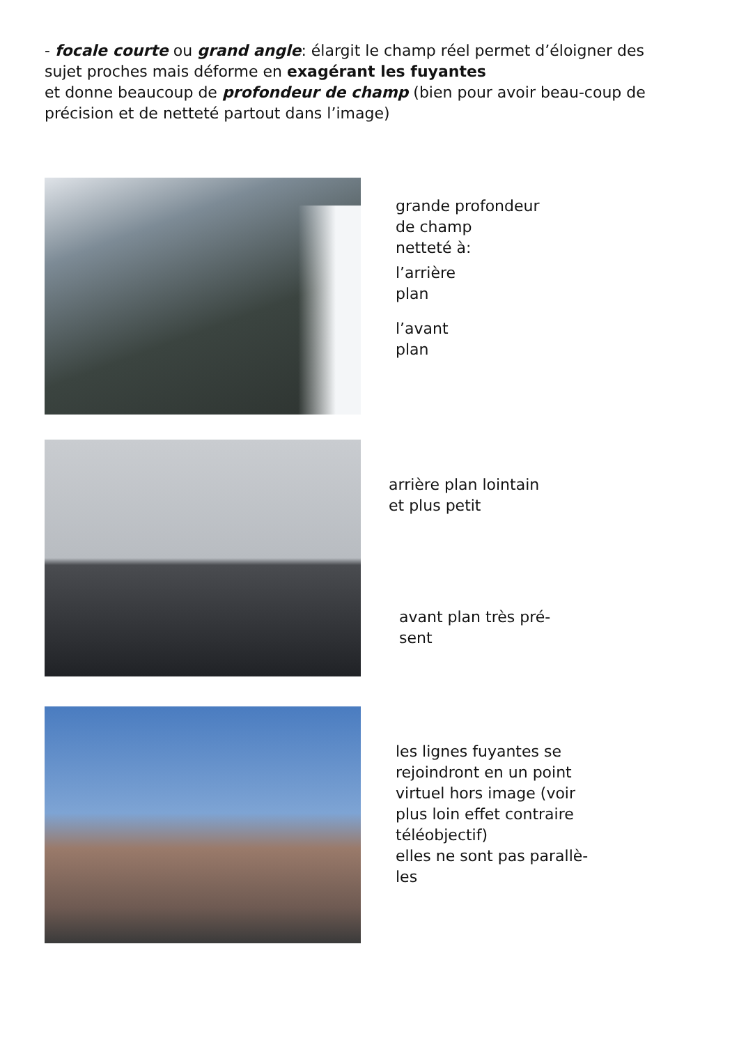- focale courte ou grand angle: élargit le champ réel permet d’éloigner des sujet proches mais déforme en exagérant les fuyantes
et donne beaucoup de profondeur de champ (bien pour avoir beau-coup de précision et de netteté partout dans l’image)
grande profondeur
de champ
netteté à:
l’arrière
plan
l’avant
plan
arrière plan lointain
et plus petit
avant plan très pré-
sent
les lignes fuyantes se
rejoindront en un point
virtuel hors image (voir
plus loin effet contraire
téléobjectif)
elles ne sont pas parallè-
les